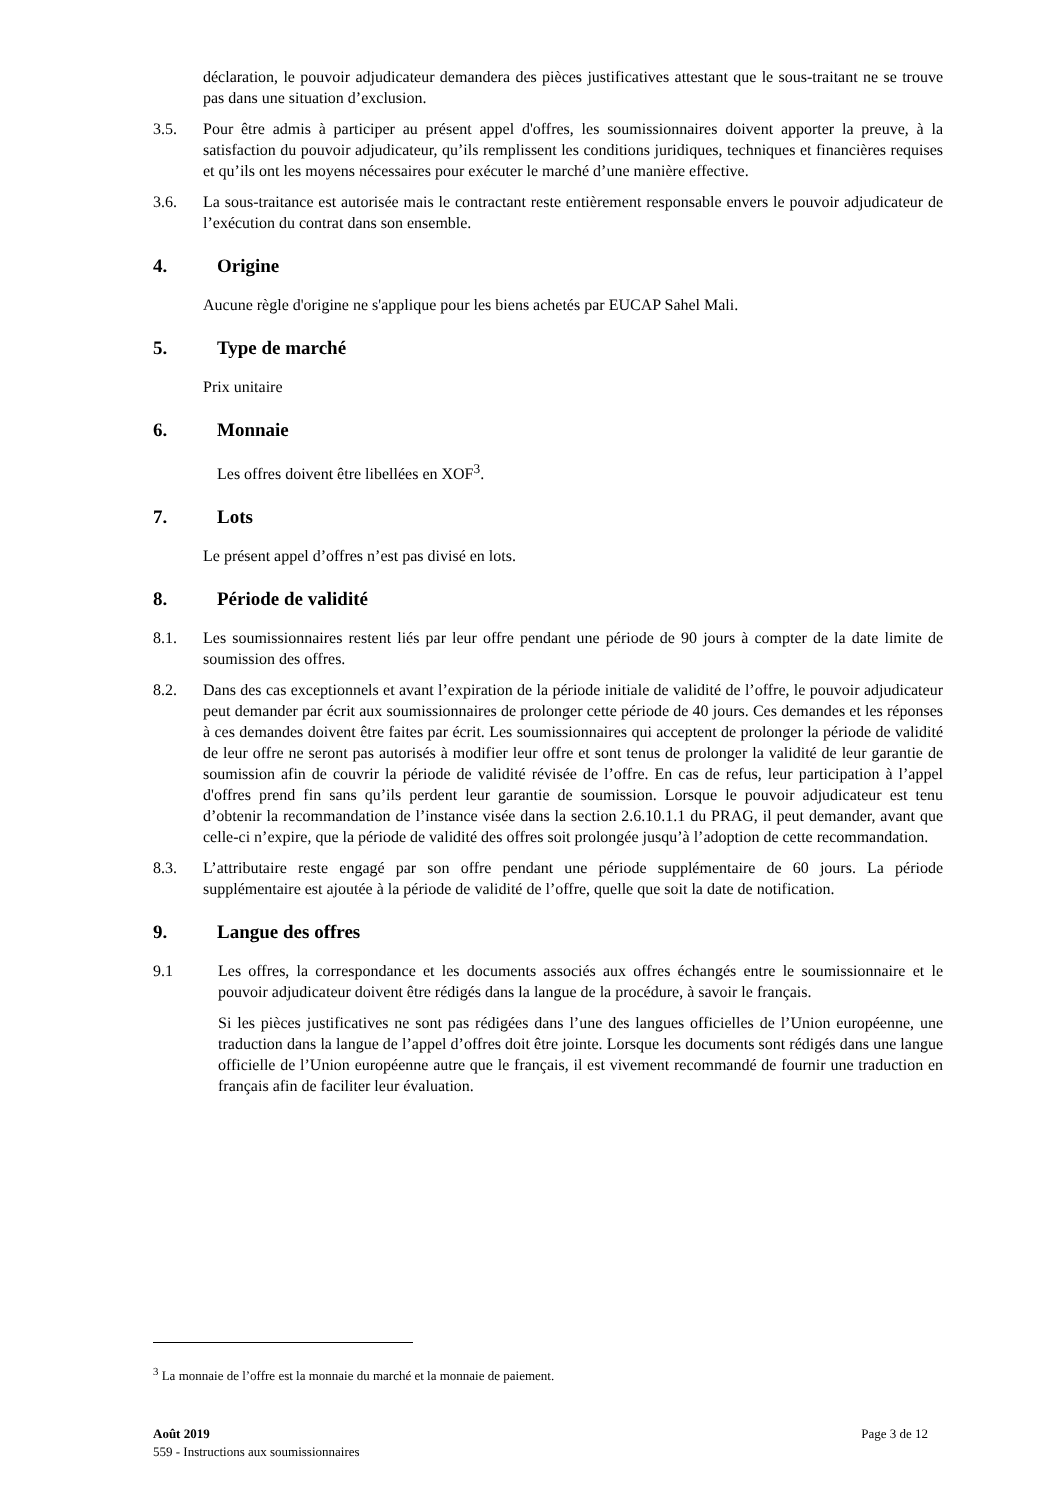déclaration, le pouvoir adjudicateur demandera des pièces justificatives attestant que le sous-traitant ne se trouve pas dans une situation d’exclusion.
3.5. Pour être admis à participer au présent appel d'offres, les soumissionnaires doivent apporter la preuve, à la satisfaction du pouvoir adjudicateur, qu’ils remplissent les conditions juridiques, techniques et financières requises et qu’ils ont les moyens nécessaires pour exécuter le marché d’une manière effective.
3.6. La sous-traitance est autorisée mais le contractant reste entièrement responsable envers le pouvoir adjudicateur de l’exécution du contrat dans son ensemble.
4. Origine
Aucune règle d'origine ne s'applique pour les biens achetés par EUCAP Sahel Mali.
5. Type de marché
Prix unitaire
6. Monnaie
Les offres doivent être libellées en XOF<sup>3</sup>.
7. Lots
Le présent appel d’offres n’est pas divisé en lots.
8. Période de validité
8.1. Les soumissionnaires restent liés par leur offre pendant une période de 90 jours à compter de la date limite de soumission des offres.
8.2. Dans des cas exceptionnels et avant l’expiration de la période initiale de validité de l’offre, le pouvoir adjudicateur peut demander par écrit aux soumissionnaires de prolonger cette période de 40 jours. Ces demandes et les réponses à ces demandes doivent être faites par écrit. Les soumissionnaires qui acceptent de prolonger la période de validité de leur offre ne seront pas autorisés à modifier leur offre et sont tenus de prolonger la validité de leur garantie de soumission afin de couvrir la période de validité révisée de l’offre. En cas de refus, leur participation à l’appel d'offres prend fin sans qu’ils perdent leur garantie de soumission. Lorsque le pouvoir adjudicateur est tenu d’obtenir la recommandation de l’instance visée dans la section 2.6.10.1.1 du PRAG, il peut demander, avant que celle-ci n’expire, que la période de validité des offres soit prolongée jusqu’à l’adoption de cette recommandation.
8.3. L’attributaire reste engagé par son offre pendant une période supplémentaire de 60 jours. La période supplémentaire est ajoutée à la période de validité de l’offre, quelle que soit la date de notification.
9. Langue des offres
9.1 Les offres, la correspondance et les documents associés aux offres échangés entre le soumissionnaire et le pouvoir adjudicateur doivent être rédigés dans la langue de la procédure, à savoir le français.
Si les pièces justificatives ne sont pas rédigées dans l’une des langues officielles de l’Union européenne, une traduction dans la langue de l’appel d’offres doit être jointe. Lorsque les documents sont rédigés dans une langue officielle de l’Union européenne autre que le français, il est vivement recommandé de fournir une traduction en français afin de faciliter leur évaluation.
<sup>3</sup> La monnaie de l’offre est la monnaie du marché et la monnaie de paiement.
Août 2019 Page 3 de 12
559 - Instructions aux soumissionnaires